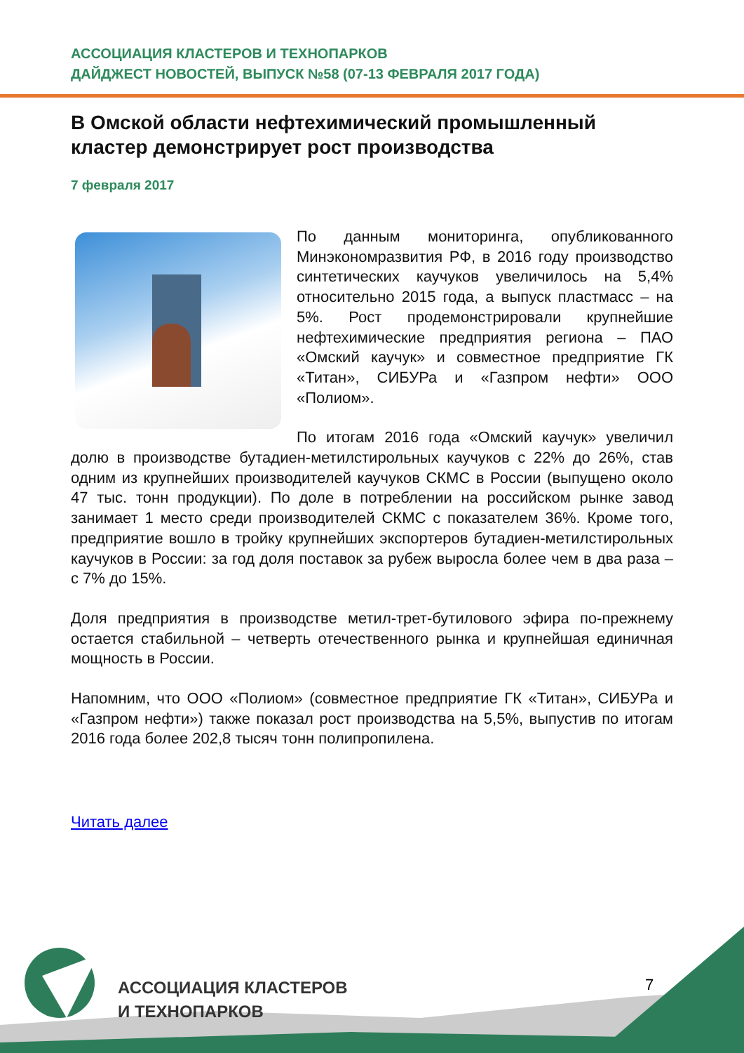АССОЦИАЦИЯ КЛАСТЕРОВ И ТЕХНОПАРКОВ
ДАЙДЖЕСТ НОВОСТЕЙ, ВЫПУСК №58 (07-13 ФЕВРАЛЯ 2017 ГОДА)
В Омской области нефтехимический промышленный кластер демонстрирует рост производства
7 февраля 2017
По данным мониторинга, опубликованного Минэкономразвития РФ, в 2016 году производство синтетических каучуков увеличилось на 5,4% относительно 2015 года, а выпуск пластмасс – на 5%. Рост продемонстрировали крупнейшие нефтехимические предприятия региона – ПАО «Омский каучук» и совместное предприятие ГК «Титан», СИБУРа и «Газпром нефти» ООО «Полиом».
По итогам 2016 года «Омский каучук» увеличил долю в производстве бутадиен-метилстирольных каучуков с 22% до 26%, став одним из крупнейших производителей каучуков СКМС в России (выпущено около 47 тыс. тонн продукции). По доле в потреблении на российском рынке завод занимает 1 место среди производителей СКМС с показателем 36%. Кроме того, предприятие вошло в тройку крупнейших экспортеров бутадиен-метилстирольных каучуков в России: за год доля поставок за рубеж выросла более чем в два раза – с 7% до 15%.
Доля предприятия в производстве метил-трет-бутилового эфира по-прежнему остается стабильной – четверть отечественного рынка и крупнейшая единичная мощность в России.
Напомним, что ООО «Полиом» (совместное предприятие ГК «Титан», СИБУРа и «Газпром нефти») также показал рост производства на 5,5%, выпустив по итогам 2016 года более 202,8 тысяч тонн полипропилена.
Читать далее
АССОЦИАЦИЯ КЛАСТЕРОВ
И ТЕХНОПАРКОВ
7